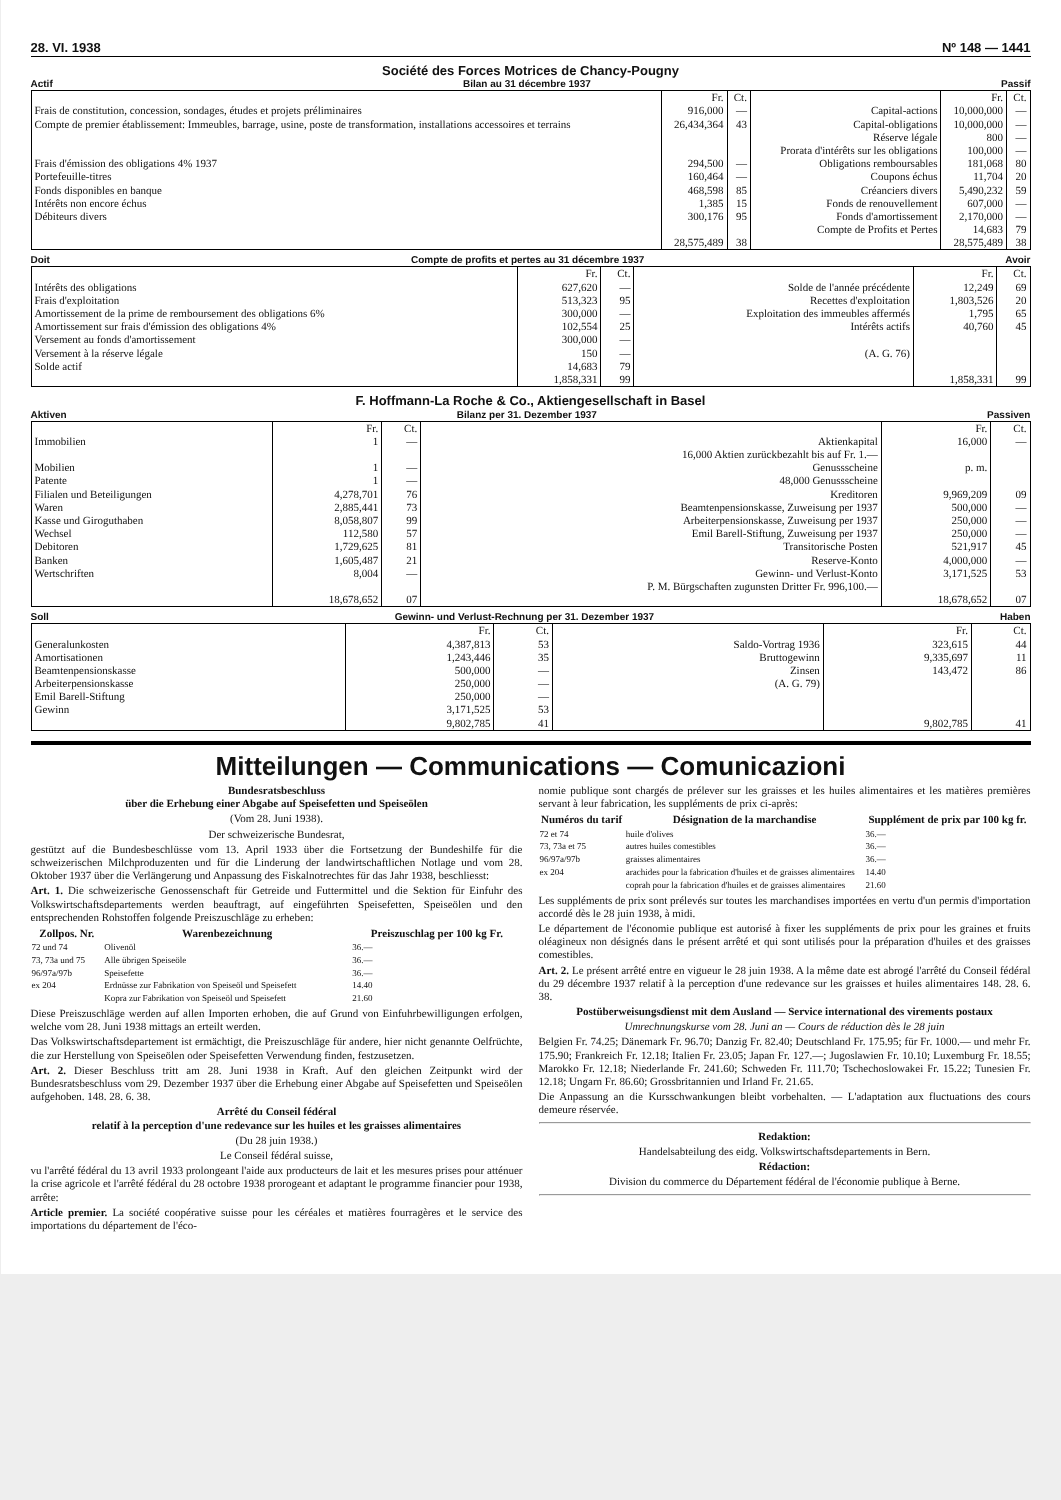28. VI. 1938 Nº 148 — 1441
Société des Forces Motrices de Chancy-Pougny
Actif Bilan au 31 décembre 1937 Passif
| | Fr. | Ct. | | Fr. | Ct. |
| Frais de constitution, concession, sondages, études et projets préliminaires | 916,000 | — | Capital-actions | 10,000,000 | — |
| Compte de premier établissement: Immeubles, barrage, usine, poste de transformation, installations accessoires et terrains | 26,434,364 | 43 | Capital-obligations Réserve légale Prorata d'intérêts sur les obligations | 10,000,000 800 100,000 | — — — |
| Frais d'émission des obligations 4% 1937 | 294,500 | — | Obligations remboursables | 181,068 | 80 |
| Portefeuille-titres | 160,464 | — | Coupons échus | 11,704 | 20 |
| Fonds disponibles en banque | 468,598 | 85 | Créanciers divers | 5,490,232 | 59 |
| Intérêts non encore échus | 1,385 | 15 | Fonds de renouvellement | 607,000 | — |
| Débiteurs divers | 300,176 | 95 | Fonds d'amortissement Compte de Profits et Pertes | 2,170,000 14,683 | — 79 |
| | 28,575,489 | 38 | | 28,575,489 | 38 |
Doit Compte de profits et pertes au 31 décembre 1937 Avoir
| | Fr. | Ct. | | Fr. | Ct. |
| Intérêts des obligations | 627,620 | — | Solde de l'année précédente | 12,249 | 69 |
| Frais d'exploitation | 513,323 | 95 | Recettes d'exploitation | 1,803,526 | 20 |
| Amortissement de la prime de remboursement des obligations 6% | 300,000 | — | Exploitation des immeubles affermés | 1,795 | 65 |
| Amortissement sur frais d'émission des obligations 4% | 102,554 | 25 | Intérêts actifs | 40,760 | 45 |
| Versement au fonds d'amortissement | 300,000 | — | | | |
| Versement à la réserve légale | 150 | — | (A. G. 76) | | |
| Solde actif | 14,683 | 79 | | | |
| | 1,858,331 | 99 | | 1,858,331 | 99 |
F. Hoffmann-La Roche & Co., Aktiengesellschaft in Basel
Aktiven Bilanz per 31. Dezember 1937 Passiven
| | Fr. | Ct. | | Fr. | Ct. |
| Immobilien | 1 | — | Aktienkapital 16,000 Aktien zurückbezahlt bis auf Fr. 1.— | 16,000 | — |
| Mobilien Patente | 1 1 | — — | Genussscheine 48,000 Genussscheine | p. m. | |
| Filialen und Beteiligungen | 4,278,701 | 76 | Kreditoren | 9,969,209 | 09 |
| Waren | 2,885,441 | 73 | Beamtenpensionskasse, Zuweisung per 1937 | 500,000 | — |
| Kasse und Giroguthaben | 8,058,807 | 99 | Arbeiterpensionskasse, Zuweisung per 1937 | 250,000 | — |
| Wechsel | 112,580 | 57 | Emil Barell-Stiftung, Zuweisung per 1937 | 250,000 | — |
| Debitoren | 1,729,625 | 81 | Transitorische Posten | 521,917 | 45 |
| Banken | 1,605,487 | 21 | Reserve-Konto | 4,000,000 | — |
| Wertschriften | 8,004 | — | Gewinn- und Verlust-Konto P. M. Bürgschaften zugunsten Dritter Fr. 996,100.— | 3,171,525 | 53 |
| | 18,678,652 | 07 | | 18,678,652 | 07 |
Soll Gewinn- und Verlust-Rechnung per 31. Dezember 1937 Haben
| | Fr. | Ct. | | Fr. | Ct. |
| Generalunkosten | 4,387,813 | 53 | Saldo-Vortrag 1936 | 323,615 | 44 |
| Amortisationen | 1,243,446 | 35 | Bruttogewinn | 9,335,697 | 11 |
| Beamtenpensionskasse | 500,000 | — | Zinsen | 143,472 | 86 |
| Arbeiterpensionskasse Emil Barell-Stiftung | 250,000 250,000 | — — | (A. G. 79) | | |
| Gewinn | 3,171,525 | 53 | | | |
| | 9,802,785 | 41 | | 9,802,785 | 41 |
Mitteilungen — Communications — Comunicazioni
Bundesratsbeschluss
über die Erhebung einer Abgabe auf Speisefetten und Speiseölen
(Vom 28. Juni 1938).
Der schweizerische Bundesrat,
gestützt auf die Bundesbeschlüsse vom 13. April 1933 über die Fortsetzung der Bundeshilfe für die schweizerischen Milchproduzenten und für die Linderung der landwirtschaftlichen Notlage und vom 28. Oktober 1937 über die Verlängerung und Anpassung des Fiskalnotrechtes für das Jahr 1938, beschliesst:
Art. 1. Die schweizerische Genossenschaft für Getreide und Futtermittel und die Sektion für Einfuhr des Volkswirtschaftsdepartements werden beauftragt, auf eingeführten Speisefetten, Speiseölen und den entsprechenden Rohstoffen folgende Preiszuschläge zu erheben:
| Zollpos. Nr. | Warenbezeichnung | Preiszuschlag per 100 kg Fr. |
| --- | --- | --- |
| 72 und 74 | Olivenöl | 36.— |
| 73, 73a und 75 | Alle übrigen Speiseöle | 36.— |
| 96/97a/97b | Speisefette | 36.— |
| ex 204 | Erdnüsse zur Fabrikation von Speiseöl und Speisefett | 14.40 |
| | Kopra zur Fabrikation von Speiseöl und Speisefett | 21.60 |
Diese Preiszuschläge werden auf allen Importen erhoben, die auf Grund von Einfuhrbewilligungen erfolgen, welche vom 28. Juni 1938 mittags an erteilt werden.
Das Volkswirtschaftsdepartement ist ermächtigt, die Preiszuschläge für andere, hier nicht genannte Oelfrüchte, die zur Herstellung von Speiseölen oder Speisefetten Verwendung finden, festzusetzen.
Art. 2. Dieser Beschluss tritt am 28. Juni 1938 in Kraft. Auf den gleichen Zeitpunkt wird der Bundesratsbeschluss vom 29. Dezember 1937 über die Erhebung einer Abgabe auf Speisefetten und Speiseölen aufgehoben. 148. 28. 6. 38.
Arrêté du Conseil fédéral
relatif à la perception d'une redevance sur les huiles et les graisses alimentaires
(Du 28 juin 1938.)
Le Conseil fédéral suisse,
vu l'arrêté fédéral du 13 avril 1933 prolongeant l'aide aux producteurs de lait et les mesures prises pour atténuer la crise agricole et l'arrêté fédéral du 28 octobre 1938 prorogeant et adaptant le programme financier pour 1938, arrête:
Article premier. La société coopérative suisse pour les céréales et matières fourragères et le service des importations du département de l'éco-
nomie publique sont chargés de prélever sur les graisses et les huiles alimentaires et les matières premières servant à leur fabrication, les suppléments de prix ci-après:
| Numéros du tarif | Désignation de la marchandise | Supplément de prix par 100 kg fr. |
| --- | --- | --- |
| 72 et 74 | huile d'olives | 36.— |
| 73, 73a et 75 | autres huiles comestibles | 36.— |
| 96/97a/97b | graisses alimentaires | 36.— |
| ex 204 | arachides pour la fabrication d'huiles et de graisses alimentaires | 14.40 |
| | coprah pour la fabrication d'huiles et de graisses alimentaires | 21.60 |
Les suppléments de prix sont prélevés sur toutes les marchandises importées en vertu d'un permis d'importation accordé dès le 28 juin 1938, à midi.
Le département de l'économie publique est autorisé à fixer les suppléments de prix pour les graines et fruits oléagineux non désignés dans le présent arrêté et qui sont utilisés pour la préparation d'huiles et des graisses comestibles.
Art. 2. Le présent arrêté entre en vigueur le 28 juin 1938. A la même date est abrogé l'arrêté du Conseil fédéral du 29 décembre 1937 relatif à la perception d'une redevance sur les graisses et huiles alimentaires 148. 28. 6. 38.
Postüberweisungsdienst mit dem Ausland — Service international des virements postaux
Umrechnungskurse vom 28. Juni an — Cours de réduction dès le 28 juin
Belgien Fr. 74.25; Dänemark Fr. 96.70; Danzig Fr. 82.40; Deutschland Fr. 175.95; für Fr. 1000.— und mehr Fr. 175.90; Frankreich Fr. 12.18; Italien Fr. 23.05; Japan Fr. 127.—; Jugoslawien Fr. 10.10; Luxemburg Fr. 18.55; Marokko Fr. 12.18; Niederlande Fr. 241.60; Schweden Fr. 111.70; Tschechoslowakei Fr. 15.22; Tunesien Fr. 12.18; Ungarn Fr. 86.60; Grossbritannien und Irland Fr. 21.65.
Die Anpassung an die Kursschwankungen bleibt vorbehalten. — L'adaptation aux fluctuations des cours demeure réservée.
Redaktion:
Handelsabteilung des eidg. Volkswirtschaftsdepartements in Bern.
Rédaction:
Division du commerce du Département fédéral de l'économie publique à Berne.